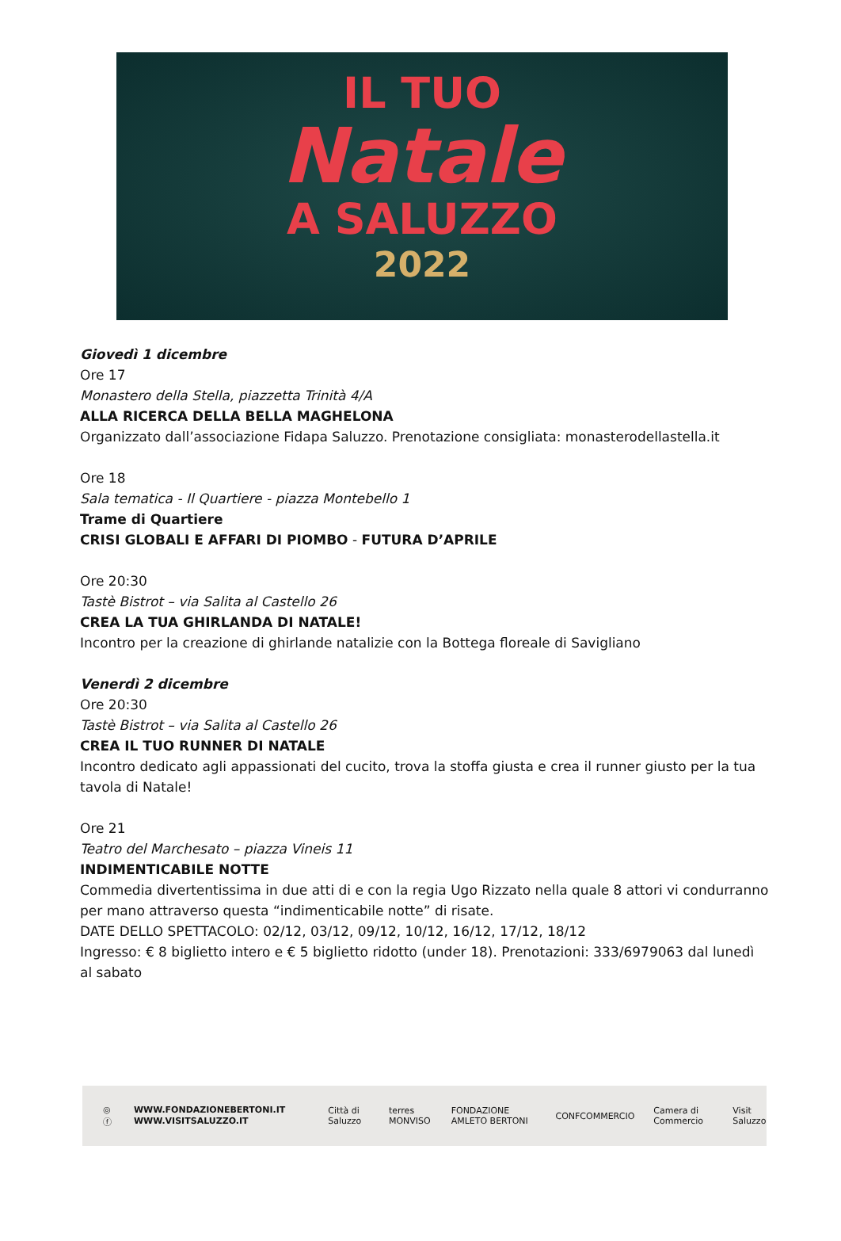IL TUO
Natale
A SALUZZO
2022
Giovedì 1 dicembre
Ore 17
Monastero della Stella, piazzetta Trinità 4/A
ALLA RICERCA DELLA BELLA MAGHELONA
Organizzato dall’associazione Fidapa Saluzzo. Prenotazione consigliata: monasterodellastella.it
Ore 18
Sala tematica - Il Quartiere - piazza Montebello 1
Trame di Quartiere
CRISI GLOBALI E AFFARI DI PIOMBO - FUTURA D’APRILE
Ore 20:30
Tastè Bistrot – via Salita al Castello 26
CREA LA TUA GHIRLANDA DI NATALE!
Incontro per la creazione di ghirlande natalizie con la Bottega floreale di Savigliano
Venerdì 2 dicembre
Ore 20:30
Tastè Bistrot – via Salita al Castello 26
CREA IL TUO RUNNER DI NATALE
Incontro dedicato agli appassionati del cucito, trova la stoffa giusta e crea il runner giusto per la tua tavola di Natale!
Ore 21
Teatro del Marchesato – piazza Vineis 11
INDIMENTICABILE NOTTE
Commedia divertentissima in due atti di e con la regia Ugo Rizzato nella quale 8 attori vi condurranno per mano attraverso questa “indimenticabile notte” di risate.
DATE DELLO SPETTACOLO: 02/12, 03/12, 09/12, 10/12, 16/12, 17/12, 18/12
Ingresso: € 8 biglietto intero e € 5 biglietto ridotto (under 18). Prenotazioni: 333/6979063 dal lunedì al sabato
◎ ⓕ WWW.FONDAZIONEBERTONI.IT
WWW.VISITSALUZZO.IT Città di Saluzzo terres MONVISO FONDAZIONE AMLETO BERTONI CONFCOMMERCIO Camera di Commercio Visit Saluzzo